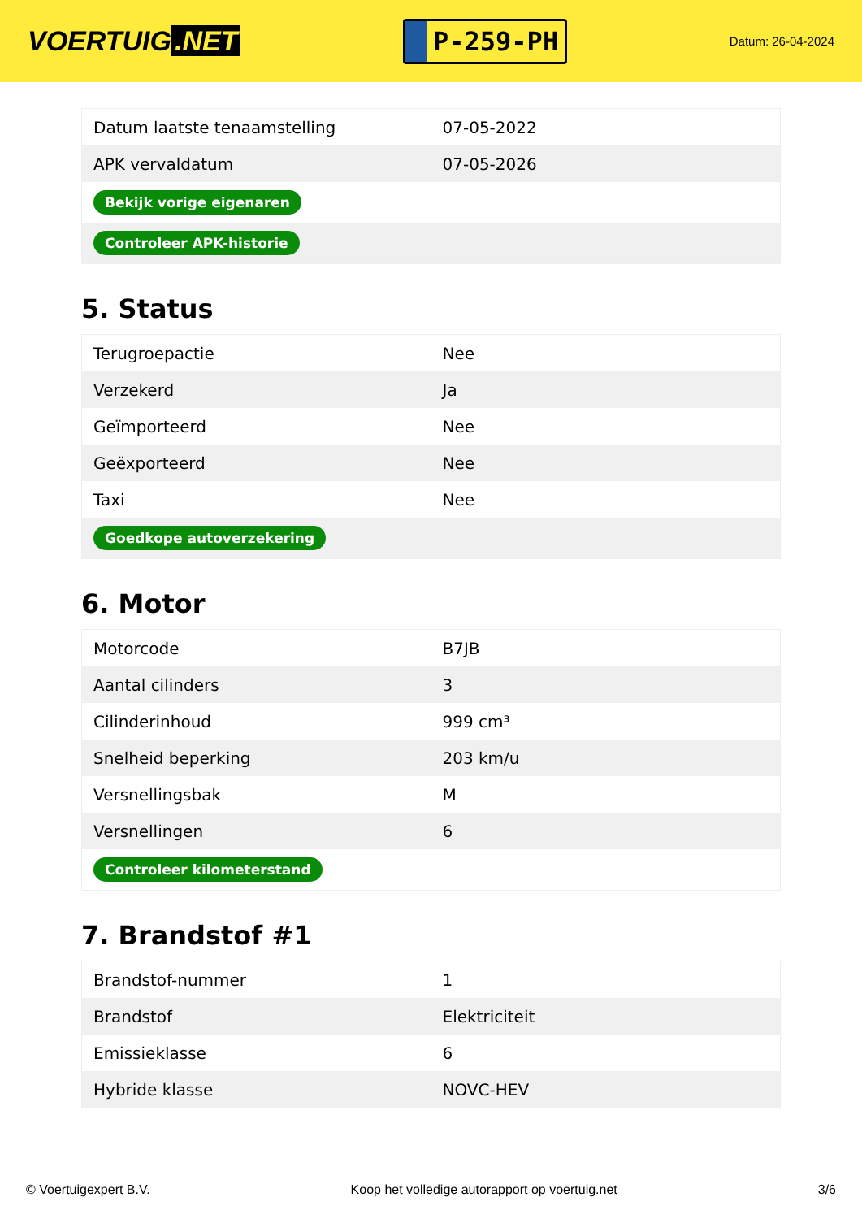VOERTUIG.NET
P-259-PH
Datum: 26-04-2024
| Datum laatste tenaamstelling | 07-05-2022 |
| APK vervaldatum | 07-05-2026 |
| Bekijk vorige eigenaren | |
| Controleer APK-historie | |
5. Status
| Terugroepactie | Nee |
| Verzekerd | Ja |
| Geïmporteerd | Nee |
| Geëxporteerd | Nee |
| Taxi | Nee |
| Goedkope autoverzekering | |
6. Motor
| Motorcode | B7JB |
| Aantal cilinders | 3 |
| Cilinderinhoud | 999 cm³ |
| Snelheid beperking | 203 km/u |
| Versnellingsbak | M |
| Versnellingen | 6 |
| Controleer kilometerstand | |
7. Brandstof #1
| Brandstof-nummer | 1 |
| Brandstof | Elektriciteit |
| Emissieklasse | 6 |
| Hybride klasse | NOVC-HEV |
© Voertuigexpert B.V. Koop het volledige autorapport op voertuig.net 3/6